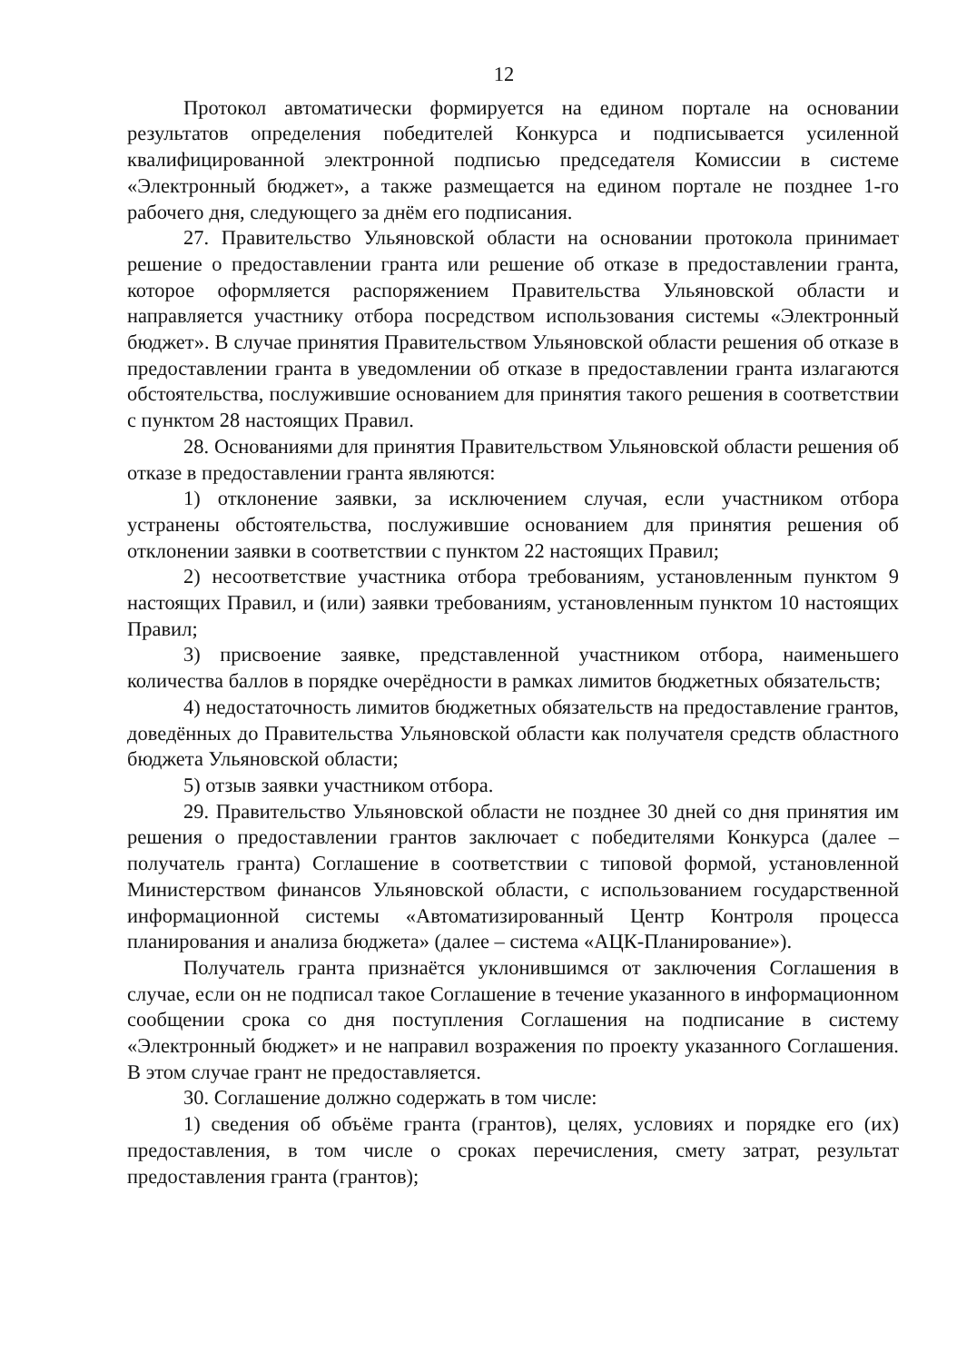12
Протокол автоматически формируется на едином портале на основании результатов определения победителей Конкурса и подписывается усиленной квалифицированной электронной подписью председателя Комиссии в системе «Электронный бюджет», а также размещается на едином портале не позднее 1-го рабочего дня, следующего за днём его подписания.
27. Правительство Ульяновской области на основании протокола принимает решение о предоставлении гранта или решение об отказе в предоставлении гранта, которое оформляется распоряжением Правительства Ульяновской области и направляется участнику отбора посредством использования системы «Электронный бюджет». В случае принятия Правительством Ульяновской области решения об отказе в предоставлении гранта в уведомлении об отказе в предоставлении гранта излагаются обстоятельства, послужившие основанием для принятия такого решения в соответствии с пунктом 28 настоящих Правил.
28. Основаниями для принятия Правительством Ульяновской области решения об отказе в предоставлении гранта являются:
1) отклонение заявки, за исключением случая, если участником отбора устранены обстоятельства, послужившие основанием для принятия решения об отклонении заявки в соответствии с пунктом 22 настоящих Правил;
2) несоответствие участника отбора требованиям, установленным пунктом 9 настоящих Правил, и (или) заявки требованиям, установленным пунктом 10 настоящих Правил;
3) присвоение заявке, представленной участником отбора, наименьшего количества баллов в порядке очерёдности в рамках лимитов бюджетных обязательств;
4) недостаточность лимитов бюджетных обязательств на предоставление грантов, доведённых до Правительства Ульяновской области как получателя средств областного бюджета Ульяновской области;
5) отзыв заявки участником отбора.
29. Правительство Ульяновской области не позднее 30 дней со дня принятия им решения о предоставлении грантов заключает с победителями Конкурса (далее – получатель гранта) Соглашение в соответствии с типовой формой, установленной Министерством финансов Ульяновской области, с использованием государственной информационной системы «Автоматизированный Центр Контроля процесса планирования и анализа бюджета» (далее – система «АЦК-Планирование»).
Получатель гранта признаётся уклонившимся от заключения Соглашения в случае, если он не подписал такое Соглашение в течение указанного в информационном сообщении срока со дня поступления Соглашения на подписание в систему «Электронный бюджет» и не направил возражения по проекту указанного Соглашения. В этом случае грант не предоставляется.
30. Соглашение должно содержать в том числе:
1) сведения об объёме гранта (грантов), целях, условиях и порядке его (их) предоставления, в том числе о сроках перечисления, смету затрат, результат предоставления гранта (грантов);